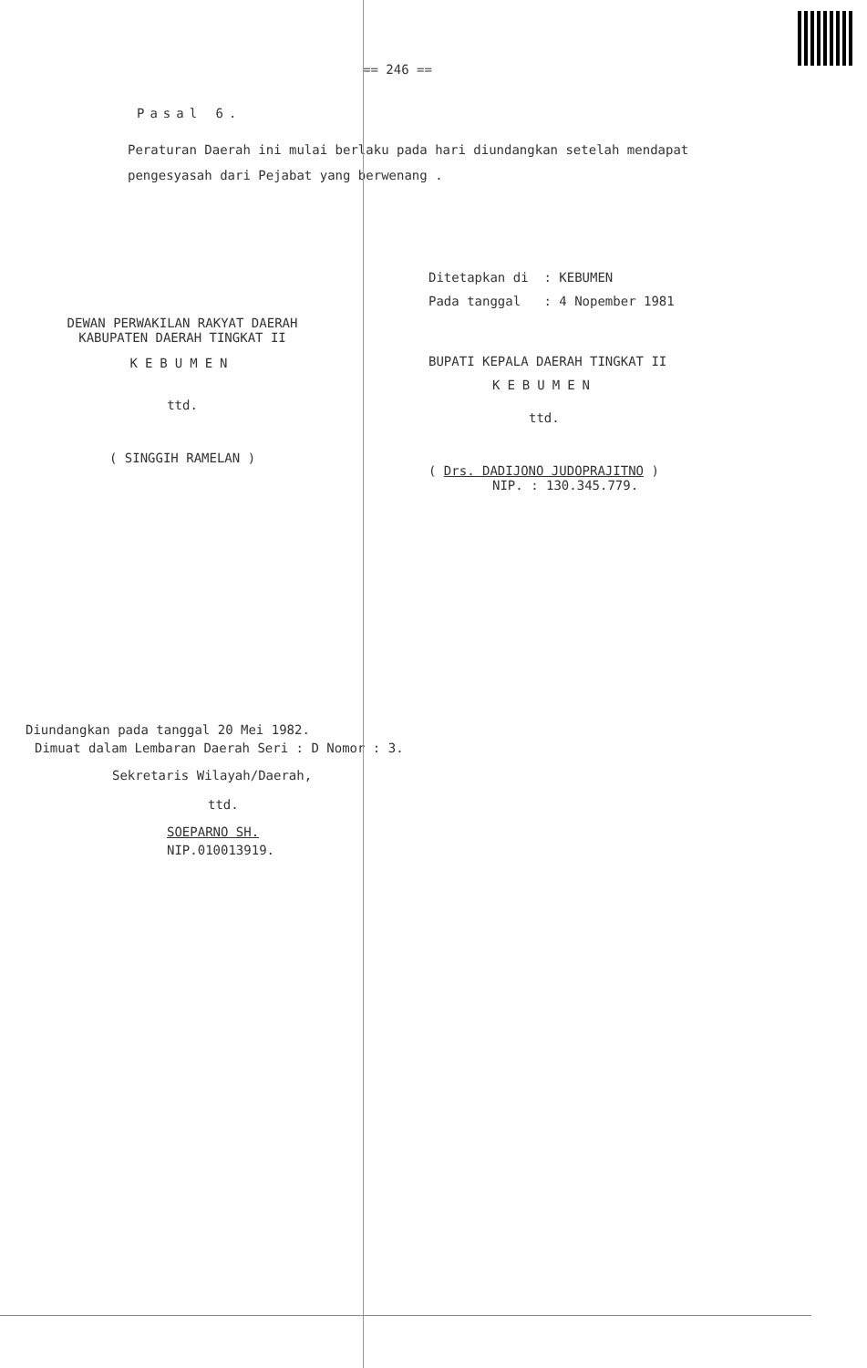== 246 ==
Pasal 6.
Peraturan Daerah ini mulai berlaku pada hari diundangkan setelah mendapat pengesyasah dari Pejabat yang berwenang .
DEWAN PERWAKILAN RAKYAT DAERAH
KABUPATEN DAERAH TINGKAT II
KEBUMEN
ttd.
( SINGGIH RAMELAN )
Ditetapkan di : KEBUMEN
Pada tanggal : 4 Nopember 1981
BUPATI KEPALA DAERAH TINGKAT II
KEBUMEN
ttd.
( Drs. DADIJONO JUDOPRAJITNO )
NIP. : 130.345.779.
Diundangkan pada tanggal 20 Mei 1982.
Dimuat dalam Lembaran Daerah Seri : D Nomor : 3.
Sekretaris Wilayah/Daerah,
ttd.
SOEPARNO SH.
NIP.010013919.